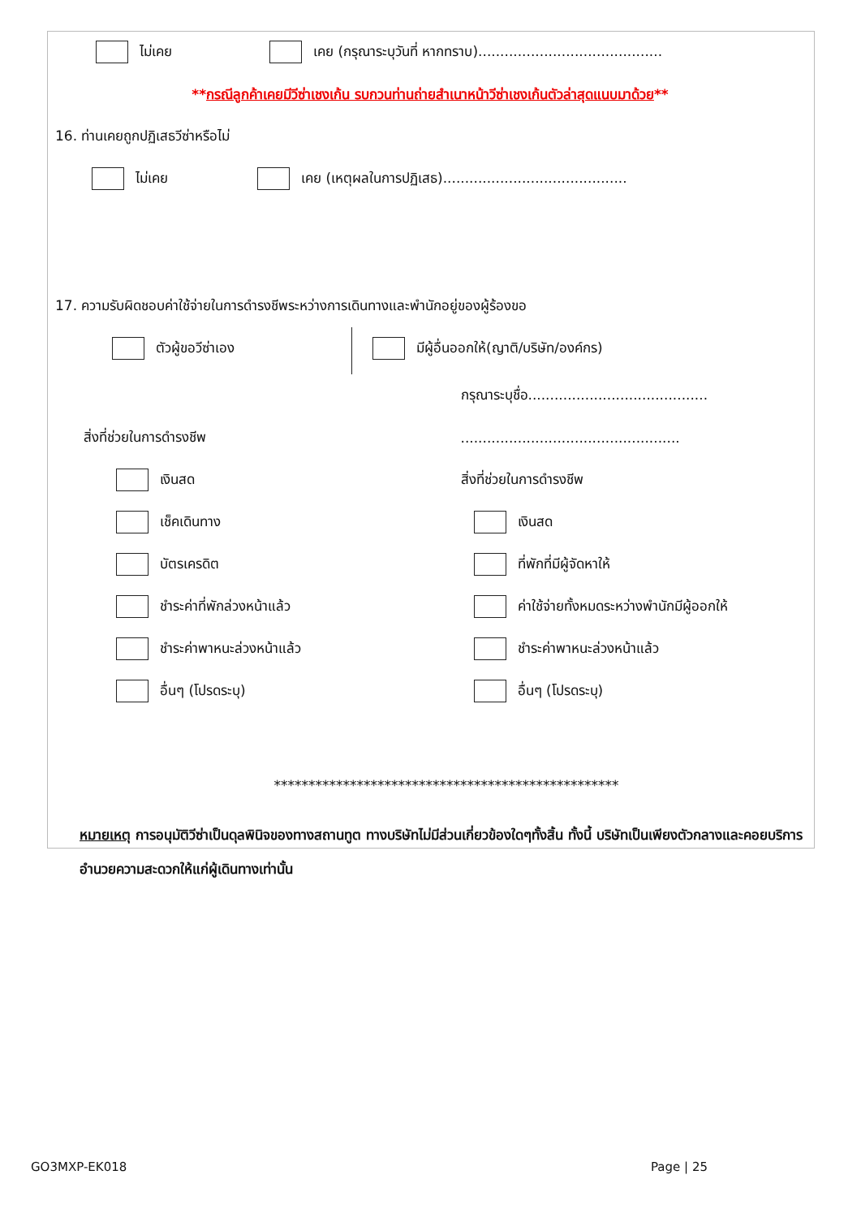ไม่เคย เคย (กรุณาระบุวันที่ หากทราบ)..........................................
**กรณีลูกค้าเคยมีวีซ่าเชงเก้น รบกวนท่านถ่ายสำเนาหน้าวีซ่าเชงเก้นตัวล่าสุดแนบมาด้วย**
16. ท่านเคยถูกปฏิเสธวีซ่าหรือไม่
ไม่เคย เคย (เหตุผลในการปฏิเสธ)..........................................
17. ความรับผิดชอบค่าใช้จ่ายในการดำรงชีพระหว่างการเดินทางและพำนักอยู่ของผู้ร้องขอ
ตัวผู้ขอวีซ่าเอง
มีผู้อื่นออกให้(ญาติ/บริษัท/องค์กร)
สิ่งที่ช่วยในการดำรงชีพ
เงินสด
เช็คเดินทาง
บัตรเครดิต
ชำระค่าที่พักล่วงหน้าแล้ว
ชำระค่าพาหนะล่วงหน้าแล้ว
อื่นๆ (โปรดระบุ)
กรุณาระบุชื่อ.........................................
..................................................
สิ่งที่ช่วยในการดำรงชีพ
เงินสด
ที่พักที่มีผู้จัดหาให้
ค่าใช้จ่ายทั้งหมดระหว่างพำนักมีผู้ออกให้
ชำระค่าพาหนะล่วงหน้าแล้ว
อื่นๆ (โปรดระบุ)
**************************************************
หมายเหตุ การอนุมัติวีซ่าเป็นดุลพินิจของทางสถานทูต ทางบริษัทไม่มีส่วนเกี่ยวข้องใดๆทั้งสิ้น ทั้งนี้ บริษัทเป็นเพียงตัวกลางและคอยบริการอำนวยความสะดวกให้แก่ผู้เดินทางเท่านั้น
GO3MXP-EK018 Page | 25